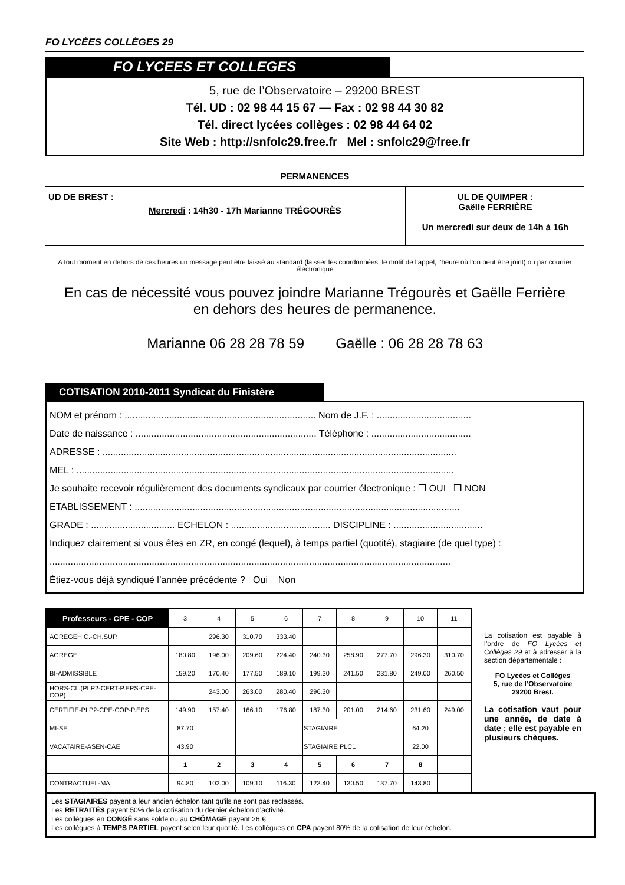FO LYCÉES COLLÈGES 29
FO LYCEES ET COLLEGES
5, rue de l’Observatoire – 29200 BREST
Tél. UD : 02 98 44 15 67 — Fax : 02 98 44 30 82
Tél. direct lycées collèges : 02 98 44 64 02
Site Web : http://snfolc29.free.fr Mel : snfolc29@free.fr
PERMANENCES
UD DE BREST :
Mercredi : 14h30 - 17h Marianne TRÉGOURÈS
UL DE QUIMPER :
Gaëlle FERRIÈRE
Un mercredi sur deux de 14h à 16h
A tout moment en dehors de ces heures un message peut être laissé au standard (laisser les coordonnées, le motif de l’appel, l’heure où l’on peut être joint) ou par courrier électronique
En cas de nécessité vous pouvez joindre Marianne Trégourès et Gaëlle Ferrière
en dehors des heures de permanence.
Marianne 06 28 28 78 59 Gaëlle : 06 28 28 78 63
COTISATION 2010-2011 Syndicat du Finistère
NOM et prénom : ......................................................................... Nom de J.F. : ....................................
Date de naissance : ..................................................................... Téléphone : ......................................
ADRESSE : .......................................................................................................................................
MEL : ................................................................................................................................................
Je souhaite recevoir régulièrement des documents syndicaux par courrier électronique : ❒ OUI ❒ NON
ETABLISSEMENT : ............................................................................................................................
GRADE : ................................ ECHELON : ...................................... DISCIPLINE : ..................................
Indiquez clairement si vous êtes en ZR, en congé (lequel), à temps partiel (quotité), stagiaire (de quel type) :
.........................................................................................................................................................
Étiez-vous déjà syndiqué l’année précédente ? Oui Non
| Professeurs - CPE - COP | 3 | 4 | 5 | 6 | 7 | 8 | 9 | 10 | 11 |
| AGREGEH.C.-CH.SUP. | | 296.30 | 310.70 | 333.40 | | | | | |
| AGREGE | 180.80 | 196.00 | 209.60 | 224.40 | 240.30 | 258.90 | 277.70 | 296.30 | 310.70 |
| BI-ADMISSIBLE | 159.20 | 170.40 | 177.50 | 189.10 | 199.30 | 241.50 | 231.80 | 249.00 | 260.50 |
| HORS-CL.(PLP2-CERT-P.EPS-CPE-COP) | | 243.00 | 263.00 | 280.40 | 296.30 | | | | |
| CERTIFIE-PLP2-CPE-COP-P.EPS | 149.90 | 157.40 | 166.10 | 176.80 | 187.30 | 201.00 | 214.60 | 231.60 | 249.00 |
| MI-SE | 87.70 | | | | STAGIAIRE | | | 64.20 | |
| VACATAIRE-ASEN-CAE | 43.90 | | | | STAGIAIRE PLC1 | | | 22.00 | |
| | 1 | 2 | 3 | 4 | 5 | 6 | 7 | 8 | |
| CONTRACTUEL-MA | 94.80 | 102.00 | 109.10 | 116.30 | 123.40 | 130.50 | 137.70 | 143.80 | |
La cotisation est payable à l’ordre de FO Lycées et Collèges 29 et à adresser à la section départementale :
FO Lycées et Collèges
5, rue de l’Observatoire
29200 Brest.
La cotisation vaut pour une année, de date à date ; elle est payable en plusieurs chèques.
Les STAGIAIRES payent à leur ancien échelon tant qu'ils ne sont pas reclassés.
Les RETRAITÉS payent 50% de la cotisation du dernier échelon d’activité.
Les collègues en CONGÉ sans solde ou au CHÔMAGE payent 26 €
Les collègues à TEMPS PARTIEL payent selon leur quotité. Les collègues en CPA payent 80% de la cotisation de leur échelon.